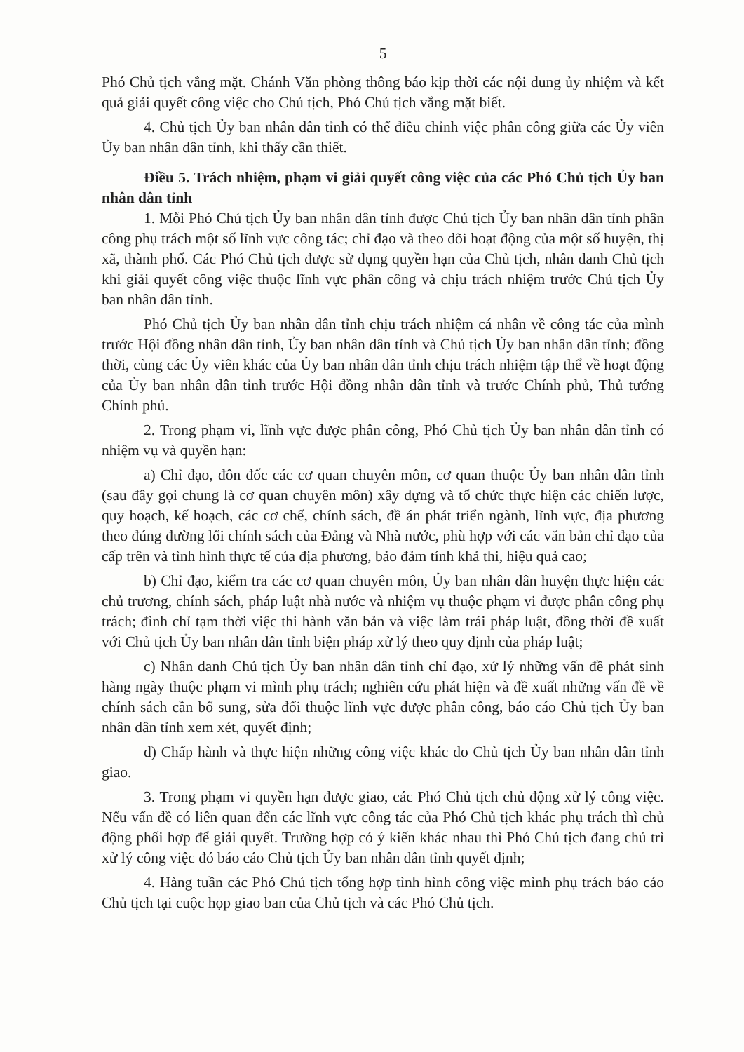5
Phó Chủ tịch vắng mặt. Chánh Văn phòng thông báo kịp thời các nội dung ủy nhiệm và kết quả giải quyết công việc cho Chủ tịch, Phó Chủ tịch vắng mặt biết.
4. Chủ tịch Ủy ban nhân dân tỉnh có thể điều chỉnh việc phân công giữa các Ủy viên Ủy ban nhân dân tỉnh, khi thấy cần thiết.
Điều 5. Trách nhiệm, phạm vi giải quyết công việc của các Phó Chủ tịch Ủy ban nhân dân tỉnh
1. Mỗi Phó Chủ tịch Ủy ban nhân dân tỉnh được Chủ tịch Ủy ban nhân dân tỉnh phân công phụ trách một số lĩnh vực công tác; chỉ đạo và theo dõi hoạt động của một số huyện, thị xã, thành phố. Các Phó Chủ tịch được sử dụng quyền hạn của Chủ tịch, nhân danh Chủ tịch khi giải quyết công việc thuộc lĩnh vực phân công và chịu trách nhiệm trước Chủ tịch Ủy ban nhân dân tỉnh.
Phó Chủ tịch Ủy ban nhân dân tỉnh chịu trách nhiệm cá nhân về công tác của mình trước Hội đồng nhân dân tỉnh, Ủy ban nhân dân tỉnh và Chủ tịch Ủy ban nhân dân tỉnh; đồng thời, cùng các Ủy viên khác của Ủy ban nhân dân tỉnh chịu trách nhiệm tập thể về hoạt động của Ủy ban nhân dân tỉnh trước Hội đồng nhân dân tỉnh và trước Chính phủ, Thủ tướng Chính phủ.
2. Trong phạm vi, lĩnh vực được phân công, Phó Chủ tịch Ủy ban nhân dân tỉnh có nhiệm vụ và quyền hạn:
a) Chỉ đạo, đôn đốc các cơ quan chuyên môn, cơ quan thuộc Ủy ban nhân dân tỉnh (sau đây gọi chung là cơ quan chuyên môn) xây dựng và tổ chức thực hiện các chiến lược, quy hoạch, kế hoạch, các cơ chế, chính sách, đề án phát triển ngành, lĩnh vực, địa phương theo đúng đường lối chính sách của Đảng và Nhà nước, phù hợp với các văn bản chỉ đạo của cấp trên và tình hình thực tế của địa phương, bảo đảm tính khả thi, hiệu quả cao;
b) Chỉ đạo, kiểm tra các cơ quan chuyên môn, Ủy ban nhân dân huyện thực hiện các chủ trương, chính sách, pháp luật nhà nước và nhiệm vụ thuộc phạm vi được phân công phụ trách; đình chỉ tạm thời việc thi hành văn bản và việc làm trái pháp luật, đồng thời đề xuất với Chủ tịch Ủy ban nhân dân tỉnh biện pháp xử lý theo quy định của pháp luật;
c) Nhân danh Chủ tịch Ủy ban nhân dân tỉnh chỉ đạo, xử lý những vấn đề phát sinh hàng ngày thuộc phạm vi mình phụ trách; nghiên cứu phát hiện và đề xuất những vấn đề về chính sách cần bổ sung, sửa đổi thuộc lĩnh vực được phân công, báo cáo Chủ tịch Ủy ban nhân dân tỉnh xem xét, quyết định;
d) Chấp hành và thực hiện những công việc khác do Chủ tịch Ủy ban nhân dân tỉnh giao.
3. Trong phạm vi quyền hạn được giao, các Phó Chủ tịch chủ động xử lý công việc. Nếu vấn đề có liên quan đến các lĩnh vực công tác của Phó Chủ tịch khác phụ trách thì chủ động phối hợp để giải quyết. Trường hợp có ý kiến khác nhau thì Phó Chủ tịch đang chủ trì xử lý công việc đó báo cáo Chủ tịch Ủy ban nhân dân tỉnh quyết định;
4. Hàng tuần các Phó Chủ tịch tổng hợp tình hình công việc mình phụ trách báo cáo Chủ tịch tại cuộc họp giao ban của Chủ tịch và các Phó Chủ tịch.